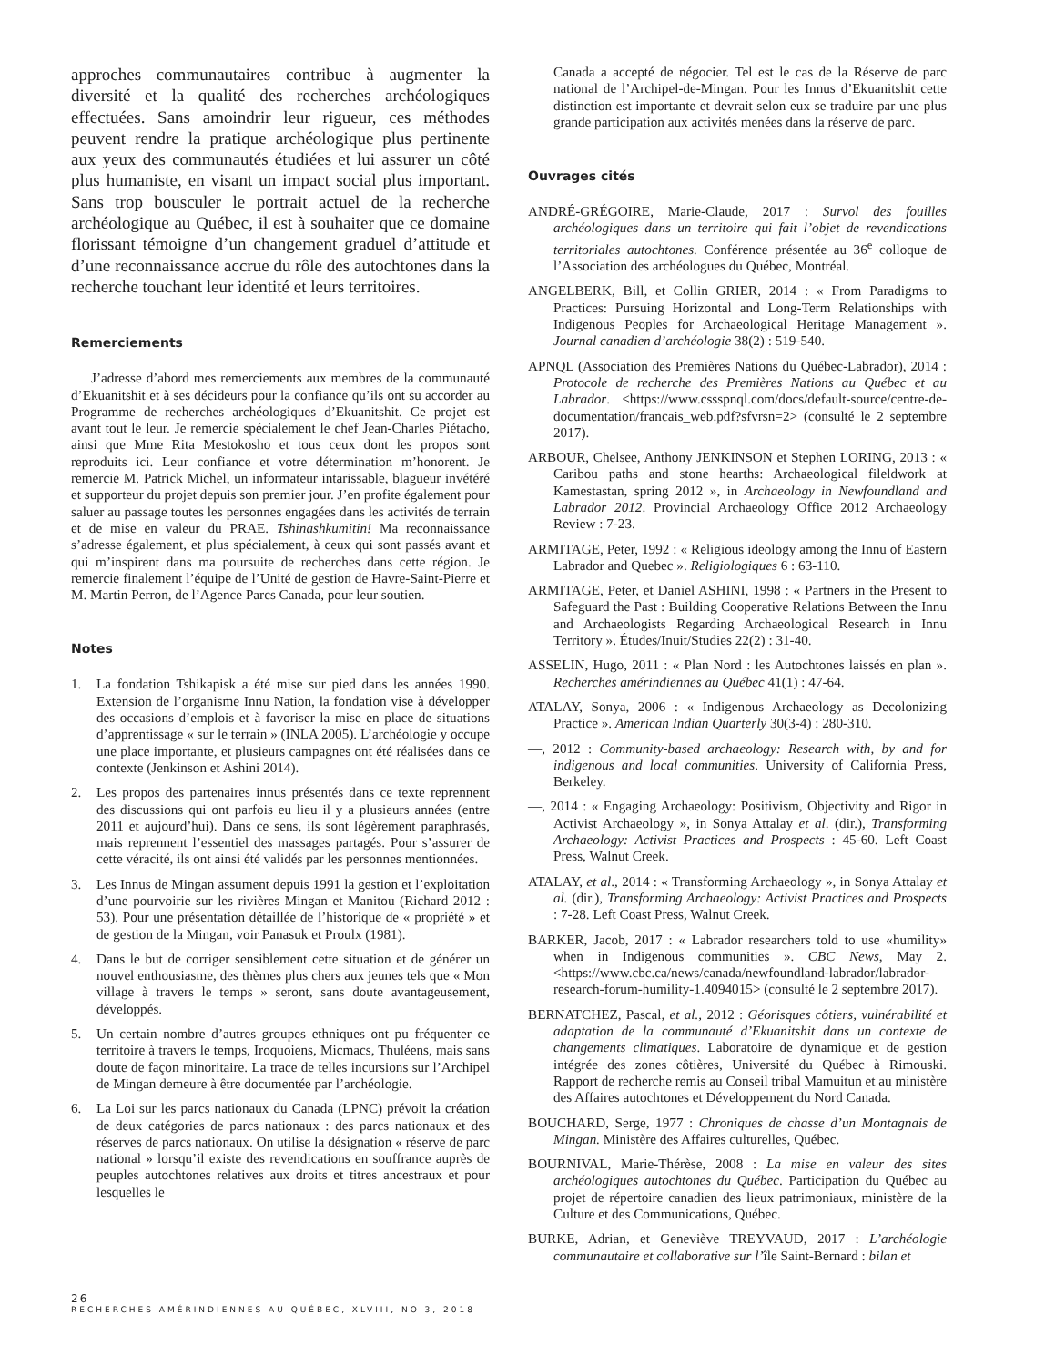approches communautaires contribue à augmenter la diversité et la qualité des recherches archéologiques effectuées. Sans amoindrir leur rigueur, ces méthodes peuvent rendre la pratique archéologique plus pertinente aux yeux des communautés étudiées et lui assurer un côté plus humaniste, en visant un impact social plus important. Sans trop bousculer le portrait actuel de la recherche archéologique au Québec, il est à souhaiter que ce domaine florissant témoigne d’un changement graduel d’attitude et d’une reconnaissance accrue du rôle des autochtones dans la recherche touchant leur identité et leurs territoires.
Remerciements
J’adresse d’abord mes remerciements aux membres de la communauté d’Ekuanitshit et à ses décideurs pour la confiance qu’ils ont su accorder au Programme de recherches archéologiques d’Ekuanitshit. Ce projet est avant tout le leur. Je remercie spécialement le chef Jean-Charles Piétacho, ainsi que Mme Rita Mestokosho et tous ceux dont les propos sont reproduits ici. Leur confiance et votre détermination m’honorent. Je remercie M. Patrick Michel, un informateur intarissable, blagueur invétéré et supporteur du projet depuis son premier jour. J’en profite également pour saluer au passage toutes les personnes engagées dans les activités de terrain et de mise en valeur du PRAE. Tshinashkumitin! Ma reconnaissance s’adresse également, et plus spécialement, à ceux qui sont passés avant et qui m’inspirent dans ma poursuite de recherches dans cette région. Je remercie finalement l’équipe de l’Unité de gestion de Havre-Saint-Pierre et M. Martin Perron, de l’Agence Parcs Canada, pour leur soutien.
Notes
1. La fondation Tshikapisk a été mise sur pied dans les années 1990. Extension de l’organisme Innu Nation, la fondation vise à développer des occasions d’emplois et à favoriser la mise en place de situations d’apprentissage « sur le terrain » (INLA 2005). L’archéologie y occupe une place importante, et plusieurs campagnes ont été réalisées dans ce contexte (Jenkinson et Ashini 2014).
2. Les propos des partenaires innus présentés dans ce texte reprennent des discussions qui ont parfois eu lieu il y a plusieurs années (entre 2011 et aujourd’hui). Dans ce sens, ils sont légèrement paraphrasés, mais reprennent l’essentiel des massages partagés. Pour s’assurer de cette véracité, ils ont ainsi été validés par les personnes mentionnées.
3. Les Innus de Mingan assument depuis 1991 la gestion et l’exploitation d’une pourvoirie sur les rivières Mingan et Manitou (Richard 2012 : 53). Pour une présentation détaillée de l’historique de « propriété » et de gestion de la Mingan, voir Panasuk et Proulx (1981).
4. Dans le but de corriger sensiblement cette situation et de générer un nouvel enthousiasme, des thèmes plus chers aux jeunes tels que « Mon village à travers le temps » seront, sans doute avantageusement, développés.
5. Un certain nombre d’autres groupes ethniques ont pu fréquenter ce territoire à travers le temps, Iroquoiens, Micmacs, Thuléens, mais sans doute de façon minoritaire. La trace de telles incursions sur l’Archipel de Mingan demeure à être documentée par l’archéologie.
6. La Loi sur les parcs nationaux du Canada (LPNC) prévoit la création de deux catégories de parcs nationaux : des parcs nationaux et des réserves de parcs nationaux. On utilise la désignation « réserve de parc national » lorsqu’il existe des revendications en souffrance auprès de peuples autochtones relatives aux droits et titres ancestraux et pour lesquelles le
Canada a accepté de négocier. Tel est le cas de la Réserve de parc national de l’Archipel-de-Mingan. Pour les Innus d’Ekuanitshit cette distinction est importante et devrait selon eux se traduire par une plus grande participation aux activités menées dans la réserve de parc.
Ouvrages cités
ANDRÉ-GRÉGOIRE, Marie-Claude, 2017 : Survol des fouilles archéologiques dans un territoire qui fait l’objet de revendications territoriales autochtones. Conférence présentée au 36<sup>e</sup> colloque de l’Association des archéologues du Québec, Montréal.
ANGELBERK, Bill, et Collin GRIER, 2014 : « From Paradigms to Practices: Pursuing Horizontal and Long-Term Relationships with Indigenous Peoples for Archaeological Heritage Management ». Journal canadien d’archéologie 38(2) : 519-540.
APNQL (Association des Premières Nations du Québec-Labrador), 2014 : Protocole de recherche des Premières Nations au Québec et au Labrador. <https://www.cssspnql.com/docs/default-source/centre-de-documentation/francais_web.pdf?sfvrsn=2> (consulté le 2 septembre 2017).
ARBOUR, Chelsee, Anthony JENKINSON et Stephen LORING, 2013 : « Caribou paths and stone hearths: Archaeological fileldwork at Kamestastan, spring 2012 », in Archaeology in Newfoundland and Labrador 2012. Provincial Archaeology Office 2012 Archaeology Review : 7-23.
ARMITAGE, Peter, 1992 : « Religious ideology among the Innu of Eastern Labrador and Quebec ». Religiologiques 6 : 63-110.
ARMITAGE, Peter, et Daniel ASHINI, 1998 : « Partners in the Present to Safeguard the Past : Building Cooperative Relations Between the Innu and Archaeologists Regarding Archaeological Research in Innu Territory ». Études/Inuit/Studies 22(2) : 31-40.
ASSELIN, Hugo, 2011 : « Plan Nord : les Autochtones laissés en plan ». Recherches amérindiennes au Québec 41(1) : 47-64.
ATALAY, Sonya, 2006 : « Indigenous Archaeology as Decolonizing Practice ». American Indian Quarterly 30(3-4) : 280-310.
—, 2012 : Community-based archaeology: Research with, by and for indigenous and local communities. University of California Press, Berkeley.
—, 2014 : « Engaging Archaeology: Positivism, Objectivity and Rigor in Activist Archaeology », in Sonya Attalay et al. (dir.), Transforming Archaeology: Activist Practices and Prospects : 45-60. Left Coast Press, Walnut Creek.
ATALAY, et al., 2014 : « Transforming Archaeology », in Sonya Attalay et al. (dir.), Transforming Archaeology: Activist Practices and Prospects : 7-28. Left Coast Press, Walnut Creek.
BARKER, Jacob, 2017 : « Labrador researchers told to use «humility» when in Indigenous communities ». CBC News, May 2. <https://www.cbc.ca/news/canada/newfoundland-labrador/labrador-research-forum-humility-1.4094015> (consulté le 2 septembre 2017).
BERNATCHEZ, Pascal, et al., 2012 : Géorisques côtiers, vulnérabilité et adaptation de la communauté d’Ekuanitshit dans un contexte de changements climatiques. Laboratoire de dynamique et de gestion intégrée des zones côtières, Université du Québec à Rimouski. Rapport de recherche remis au Conseil tribal Mamuitun et au ministère des Affaires autochtones et Développement du Nord Canada.
BOUCHARD, Serge, 1977 : Chroniques de chasse d’un Montagnais de Mingan. Ministère des Affaires culturelles, Québec.
BOURNIVAL, Marie-Thérèse, 2008 : La mise en valeur des sites archéologiques autochtones du Québec. Participation du Québec au projet de répertoire canadien des lieux patrimoniaux, ministère de la Culture et des Communications, Québec.
BURKE, Adrian, et Geneviève TREYVAUD, 2017 : L’archéologie communautaire et collaborative sur l’île Saint-Bernard : bilan et
26
RECHERCHES AMÉRINDIENNES AU QUÉBEC, XLVIII, NO 3, 2018